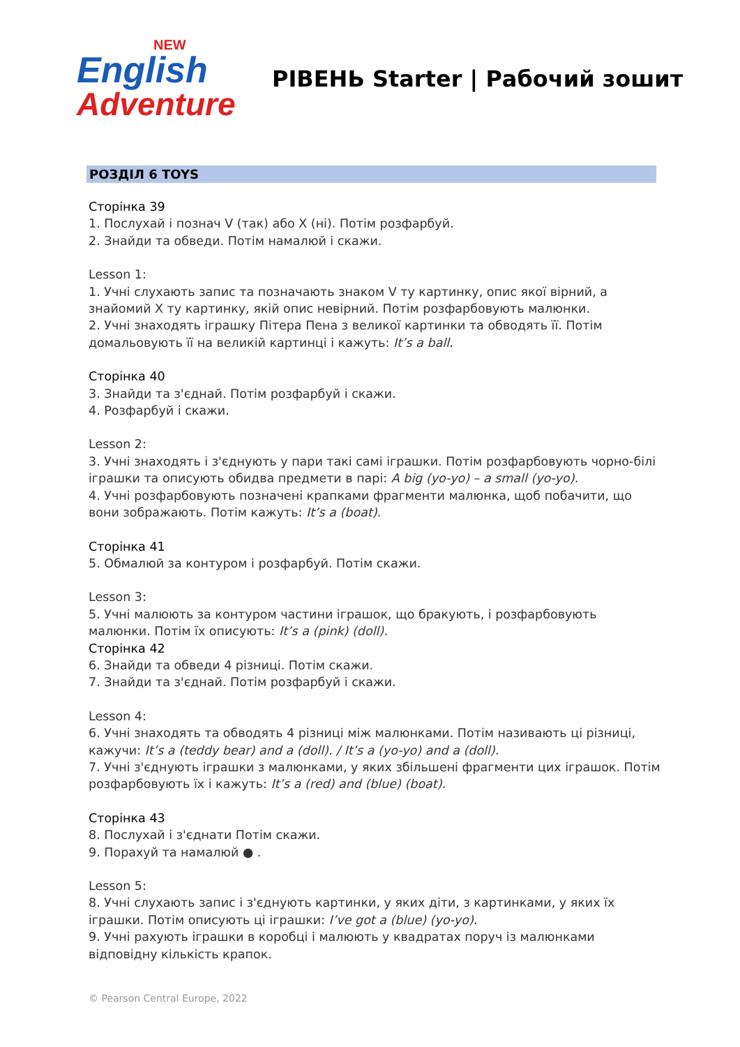NEW
English
Adventure
РІВЕНЬ Starter | Рабочий зошит
РОЗДІЛ 6 TOYS
Сторінка 39
1. Послухай і познач V (так) або X (ні). Потім розфарбуй.
2. Знайди та обведи. Потім намалюй і скажи.
Lesson 1:
1. Учні слухають запис та позначають знаком V ту картинку, опис якої вірний, а знайомий X ту картинку, якій опис невірний. Потім розфарбовують малюнки.
2. Учні знаходять іграшку Пітера Пена з великої картинки та обводять її. Потім домальовують її на великій картинці і кажуть: It’s a ball.
Сторінка 40
3. Знайди та з'єднай. Потім розфарбуй і скажи.
4. Розфарбуй і скажи.
Lesson 2:
3. Учні знаходять і з'єднують у пари такі самі іграшки. Потім розфарбовують чорно-білі іграшки та описують обидва предмети в парі: A big (yo-yo) – a small (yo-yo).
4. Учні розфарбовують позначені крапками фрагменти малюнка, щоб побачити, що вони зображають. Потім кажуть: It’s a (boat).
Сторінка 41
5. Обмалюй за контуром і розфарбуй. Потім скажи.
Lesson 3:
5. Учні малюють за контуром частини іграшок, що бракують, і розфарбовують малюнки. Потім їх описують: It’s a (pink) (doll).
Сторінка 42
6. Знайди та обведи 4 різниці. Потім скажи.
7. Знайди та з'єднай. Потім розфарбуй і скажи.
Lesson 4:
6. Учні знаходять та обводять 4 різниці між малюнками. Потім називають ці різниці, кажучи: It’s a (teddy bear) and a (doll). / It’s a (yo-yo) and a (doll).
7. Учні з'єднують іграшки з малюнками, у яких збільшені фрагменти цих іграшок. Потім розфарбовують їх і кажуть: It’s a (red) and (blue) (boat).
Сторінка 43
8. Послухай і з'єднати Потім скажи.
9. Порахуй та намалюй ● .
Lesson 5:
8. Учні слухають запис і з'єднують картинки, у яких діти, з картинками, у яких їх іграшки. Потім описують ці іграшки: I’ve got a (blue) (yo-yo).
9. Учні рахують іграшки в коробці і малюють у квадратах поруч із малюнками відповідну кількість крапок.
© Pearson Central Europe, 2022